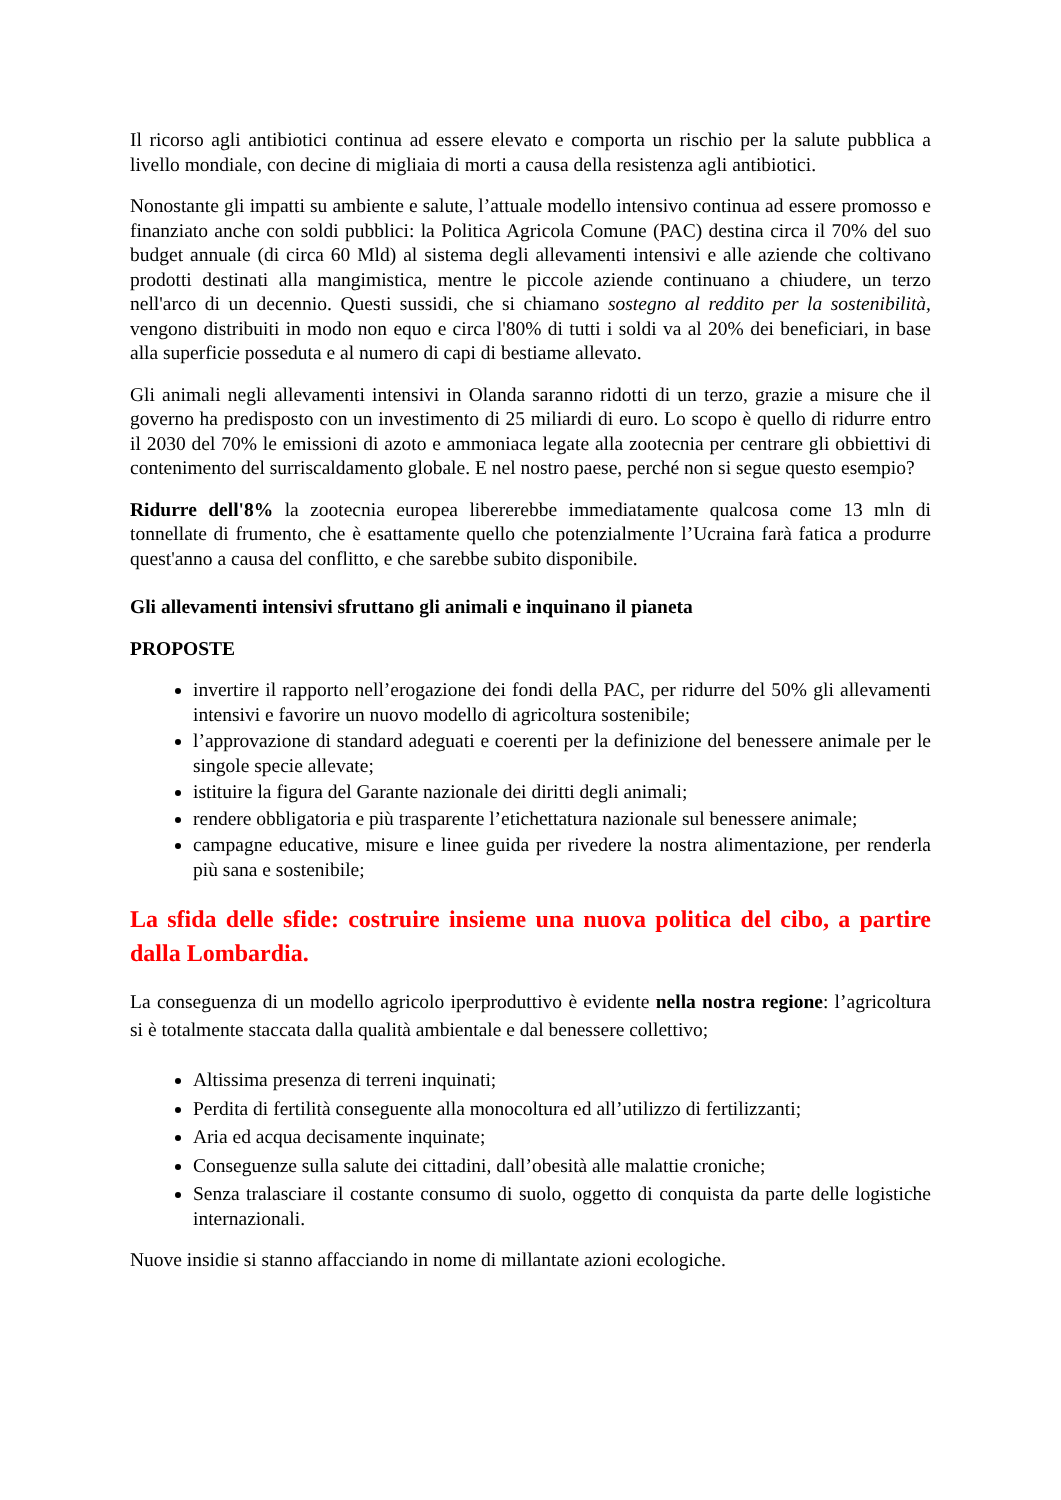Il ricorso agli antibiotici continua ad essere elevato e comporta un rischio per la salute pubblica a livello mondiale, con decine di migliaia di morti a causa della resistenza agli antibiotici.
Nonostante gli impatti su ambiente e salute, l’attuale modello intensivo continua ad essere promosso e finanziato anche con soldi pubblici: la Politica Agricola Comune (PAC) destina circa il 70% del suo budget annuale (di circa 60 Mld) al sistema degli allevamenti intensivi e alle aziende che coltivano prodotti destinati alla mangimistica, mentre le piccole aziende continuano a chiudere, un terzo nell'arco di un decennio. Questi sussidi, che si chiamano sostegno al reddito per la sostenibilità, vengono distribuiti in modo non equo e circa l'80% di tutti i soldi va al 20% dei beneficiari, in base alla superficie posseduta e al numero di capi di bestiame allevato.
Gli animali negli allevamenti intensivi in Olanda saranno ridotti di un terzo, grazie a misure che il governo ha predisposto con un investimento di 25 miliardi di euro. Lo scopo è quello di ridurre entro il 2030 del 70% le emissioni di azoto e ammoniaca legate alla zootecnia per centrare gli obbiettivi di contenimento del surriscaldamento globale. E nel nostro paese, perché non si segue questo esempio?
Ridurre dell'8% la zootecnia europea libererebbe immediatamente qualcosa come 13 mln di tonnellate di frumento, che è esattamente quello che potenzialmente l’Ucraina farà fatica a produrre quest'anno a causa del conflitto, e che sarebbe subito disponibile.
Gli allevamenti intensivi sfruttano gli animali e inquinano il pianeta
PROPOSTE
invertire il rapporto nell’erogazione dei fondi della PAC, per ridurre del 50% gli allevamenti intensivi e favorire un nuovo modello di agricoltura sostenibile;
l’approvazione di standard adeguati e coerenti per la definizione del benessere animale per le singole specie allevate;
istituire la figura del Garante nazionale dei diritti degli animali;
rendere obbligatoria e più trasparente l’etichettatura nazionale sul benessere animale;
campagne educative, misure e linee guida per rivedere la nostra alimentazione, per renderla più sana e sostenibile;
La sfida delle sfide: costruire insieme una nuova politica del cibo, a partire dalla Lombardia.
La conseguenza di un modello agricolo iperproduttivo è evidente nella nostra regione: l’agricoltura si è totalmente staccata dalla qualità ambientale e dal benessere collettivo;
Altissima presenza di terreni inquinati;
Perdita di fertilità conseguente alla monocoltura ed all’utilizzo di fertilizzanti;
Aria ed acqua decisamente inquinate;
Conseguenze sulla salute dei cittadini, dall’obesità alle malattie croniche;
Senza tralasciare il costante consumo di suolo, oggetto di conquista da parte delle logistiche internazionali.
Nuove insidie si stanno affacciando in nome di millantate azioni ecologiche.